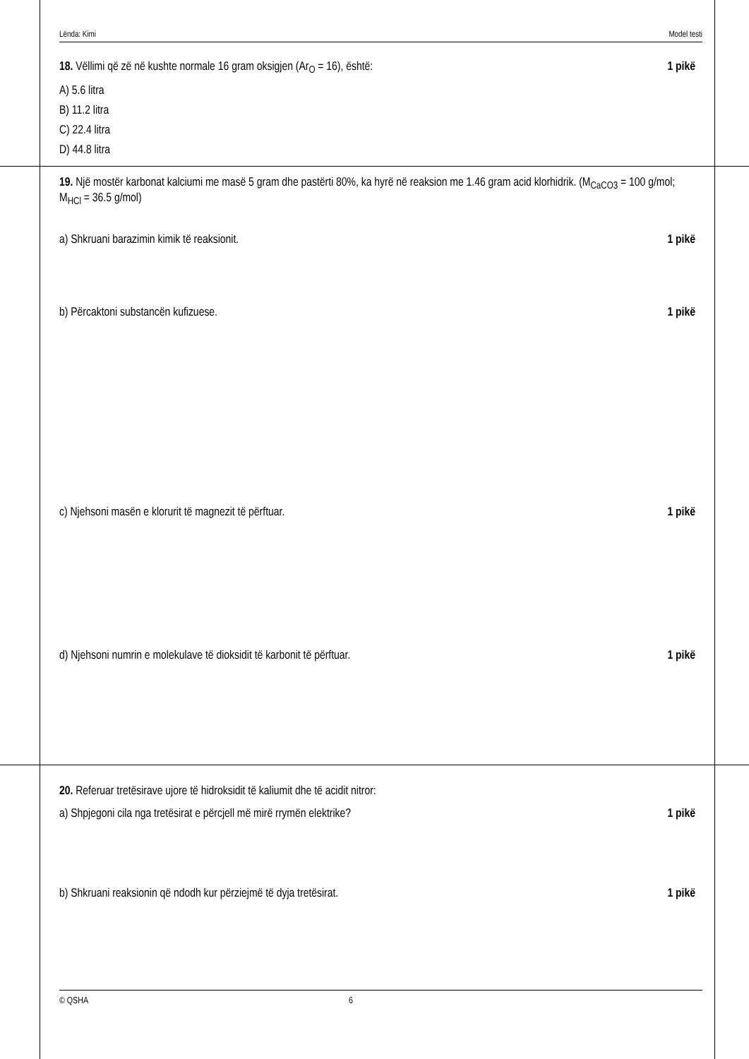Lënda: Kimi Model testi
18. Vëllimi që zë në kushte normale 16 gram oksigjen (Ar<sub>O</sub> = 16), është: 1 pikë
A) 5.6 litra
B) 11.2 litra
C) 22.4 litra
D) 44.8 litra
19. Një mostër karbonat kalciumi me masë 5 gram dhe pastërti 80%, ka hyrë në reaksion me 1.46 gram acid klorhidrik. (M<sub>CaCO3</sub> = 100 g/mol; M<sub>HCl</sub> = 36.5 g/mol)
a) Shkruani barazimin kimik të reaksionit. 1 pikë
b) Përcaktoni substancën kufizuese. 1 pikë
c) Njehsoni masën e klorurit të magnezit të përftuar. 1 pikë
d) Njehsoni numrin e molekulave të dioksidit të karbonit të përftuar. 1 pikë
20. Referuar tretësirave ujore të hidroksidit të kaliumit dhe të acidit nitror:
a) Shpjegoni cila nga tretësirat e përcjell më mirë rrymën elektrike? 1 pikë
b) Shkruani reaksionin që ndodh kur përziejmë të dyja tretësirat. 1 pikë
© QSHA 6